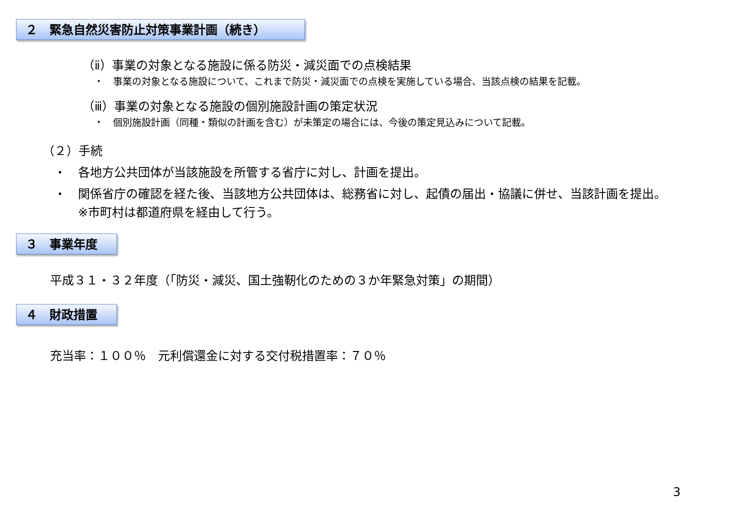２　緊急自然災害防止対策事業計画（続き）
（ⅱ）事業の対象となる施設に係る防災・減災面での点検結果
・　事業の対象となる施設について、これまで防災・減災面での点検を実施している場合、当該点検の結果を記載。
（ⅲ）事業の対象となる施設の個別施設計画の策定状況
・　個別施設計画（同種・類似の計画を含む）が未策定の場合には、今後の策定見込みについて記載。
（２）手続
・　各地方公共団体が当該施設を所管する省庁に対し、計画を提出。
・　関係省庁の確認を経た後、当該地方公共団体は、総務省に対し、起債の届出・協議に併せ、当該計画を提出。
　　※市町村は都道府県を経由して行う。
３　事業年度
平成３１・３２年度（「防災・減災、国土強靭化のための３か年緊急対策」の期間）
４　財政措置
充当率：１００％　元利償還金に対する交付税措置率：７０％
3